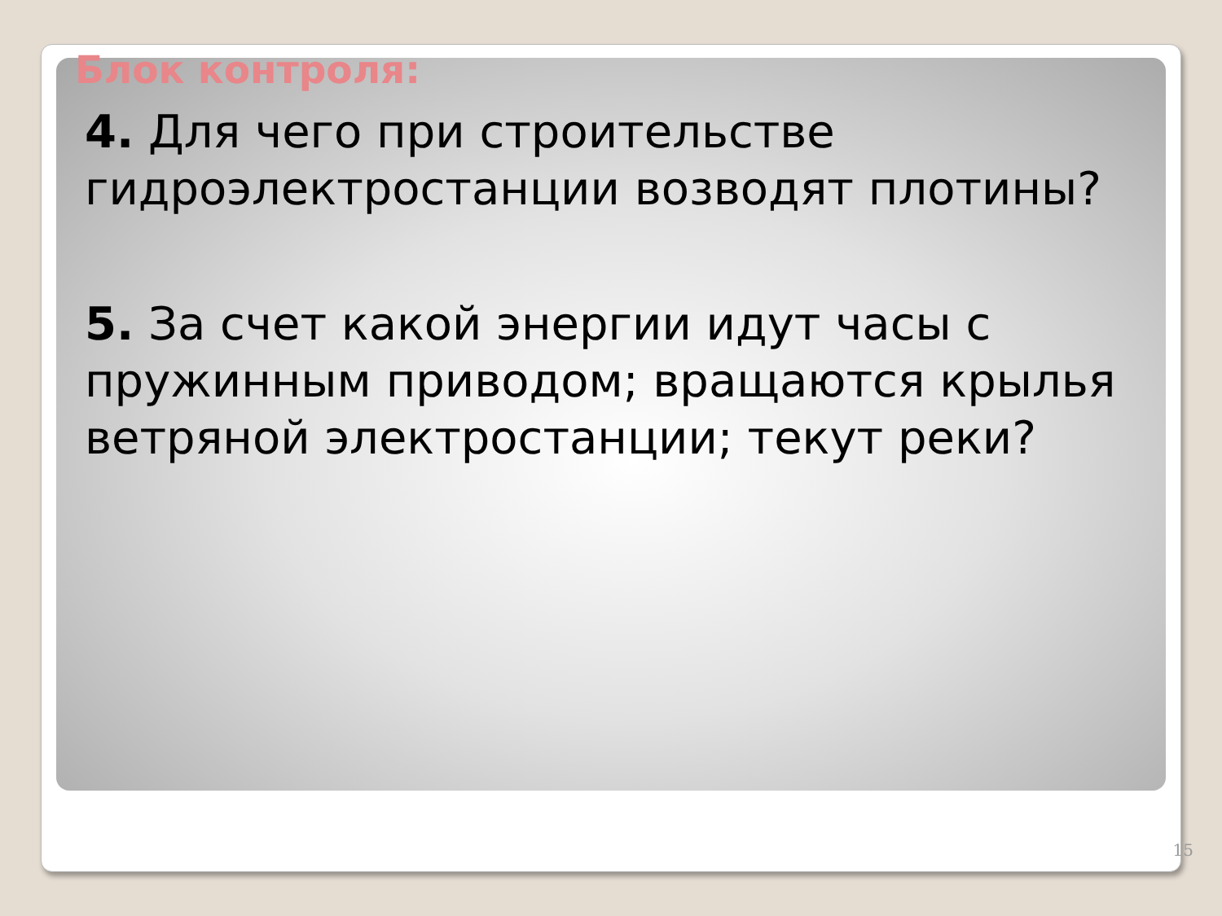Блок контроля:
4. Для чего при строительстве гидроэлектростанции возводят плотины?
5. За счет какой энергии идут часы с пружинным приводом; вращаются крылья ветряной электростанции; текут реки?
15